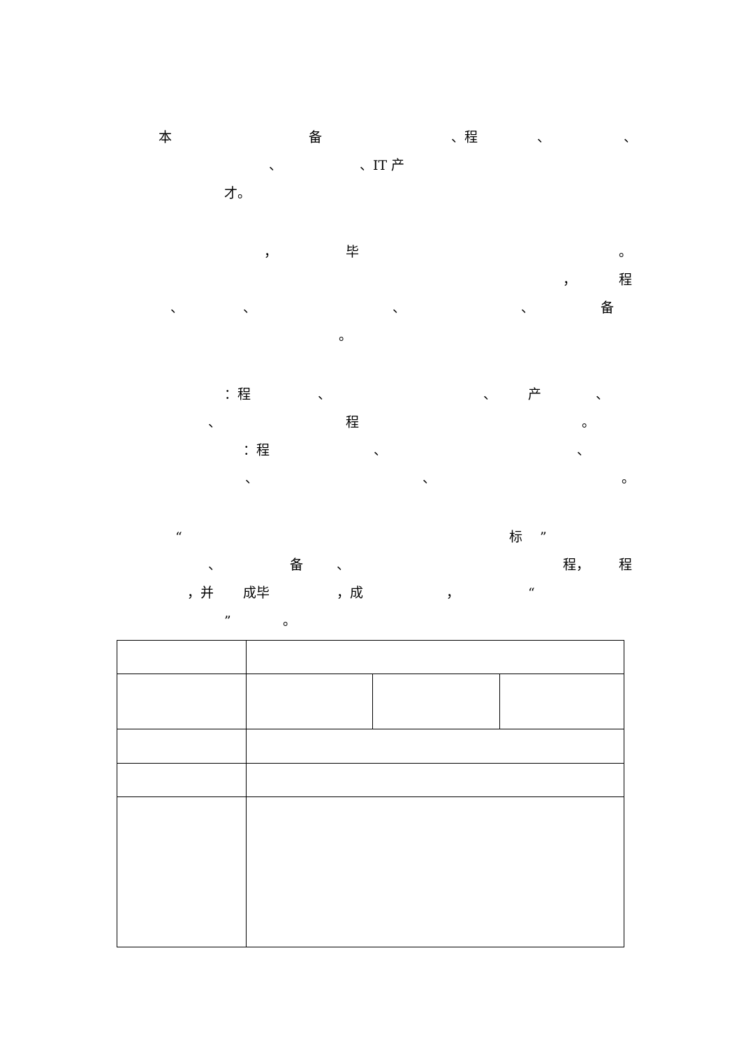本备 、程 、 、
、 、IT 产
才。
， 毕 。
， 程
、 、 、 、 备
。
：程 、 、 产 、
、 程 。
：程 、 、
、 、 。
“标”
、 备 、 程， 程
，并 成毕 ，成 ， “
” 。